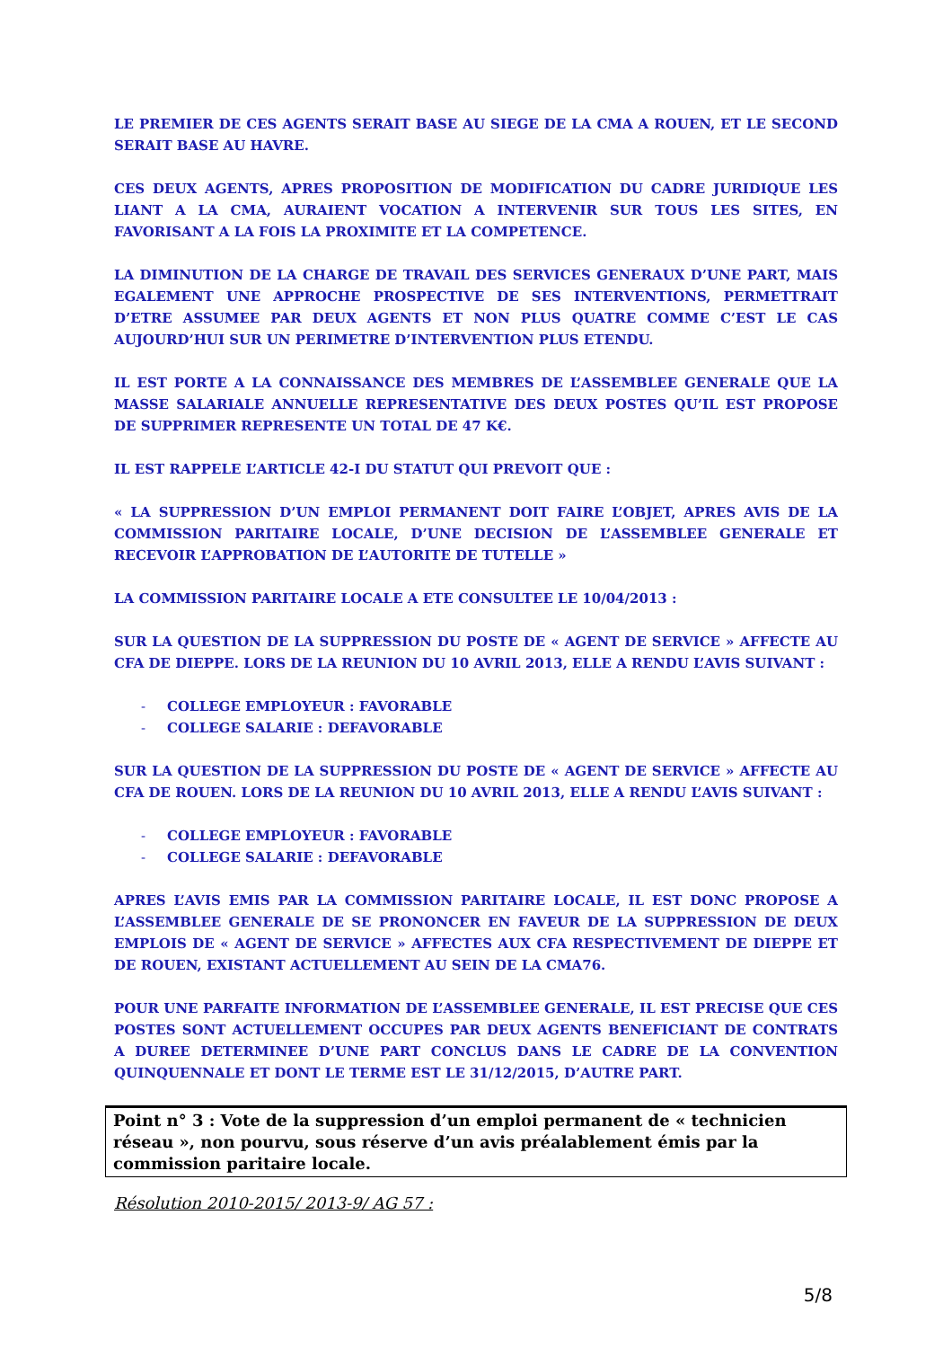LE PREMIER DE CES AGENTS SERAIT BASE AU SIEGE DE LA CMA A ROUEN, ET LE SECOND SERAIT BASE AU HAVRE.
CES DEUX AGENTS, APRES PROPOSITION DE MODIFICATION DU CADRE JURIDIQUE LES LIANT A LA CMA, AURAIENT VOCATION A INTERVENIR SUR TOUS LES SITES, EN FAVORISANT A LA FOIS LA PROXIMITE ET LA COMPETENCE.
LA DIMINUTION DE LA CHARGE DE TRAVAIL DES SERVICES GENERAUX D’UNE PART, MAIS EGALEMENT UNE APPROCHE PROSPECTIVE DE SES INTERVENTIONS, PERMETTRAIT D’ETRE ASSUMEE PAR DEUX AGENTS ET NON PLUS QUATRE COMME C’EST LE CAS AUJOURD’HUI SUR UN PERIMETRE D’INTERVENTION PLUS ETENDU.
IL EST PORTE A LA CONNAISSANCE DES MEMBRES DE L’ASSEMBLEE GENERALE QUE LA MASSE SALARIALE ANNUELLE REPRESENTATIVE DES DEUX POSTES QU’IL EST PROPOSE DE SUPPRIMER REPRESENTE UN TOTAL DE 47 K€.
IL EST RAPPELE L’ARTICLE 42-I DU STATUT QUI PREVOIT QUE :
« LA SUPPRESSION D’UN EMPLOI PERMANENT DOIT FAIRE L’OBJET, APRES AVIS DE LA COMMISSION PARITAIRE LOCALE, D’UNE DECISION DE L’ASSEMBLEE GENERALE ET RECEVOIR L’APPROBATION DE L’AUTORITE DE TUTELLE »
LA COMMISSION PARITAIRE LOCALE A ETE CONSULTEE LE 10/04/2013 :
SUR LA QUESTION DE LA SUPPRESSION DU POSTE DE « AGENT DE SERVICE » AFFECTE AU CFA DE DIEPPE. LORS DE LA REUNION DU 10 AVRIL 2013, ELLE A RENDU L’AVIS SUIVANT :
- COLLEGE EMPLOYEUR : FAVORABLE
- COLLEGE SALARIE : DEFAVORABLE
SUR LA QUESTION DE LA SUPPRESSION DU POSTE DE « AGENT DE SERVICE » AFFECTE AU CFA DE ROUEN. LORS DE LA REUNION DU 10 AVRIL 2013, ELLE A RENDU L’AVIS SUIVANT :
- COLLEGE EMPLOYEUR : FAVORABLE
- COLLEGE SALARIE : DEFAVORABLE
APRES L’AVIS EMIS PAR LA COMMISSION PARITAIRE LOCALE, IL EST DONC PROPOSE A L’ASSEMBLEE GENERALE DE SE PRONONCER EN FAVEUR DE LA SUPPRESSION DE DEUX EMPLOIS DE « AGENT DE SERVICE » AFFECTES AUX CFA RESPECTIVEMENT DE DIEPPE ET DE ROUEN, EXISTANT ACTUELLEMENT AU SEIN DE LA CMA76.
POUR UNE PARFAITE INFORMATION DE L’ASSEMBLEE GENERALE, IL EST PRECISE QUE CES POSTES SONT ACTUELLEMENT OCCUPES PAR DEUX AGENTS BENEFICIANT DE CONTRATS A DUREE DETERMINEE D’UNE PART CONCLUS DANS LE CADRE DE LA CONVENTION QUINQUENNALE ET DONT LE TERME EST LE 31/12/2015, D’AUTRE PART.
Point n° 3 : Vote de la suppression d’un emploi permanent de « technicien réseau », non pourvu, sous réserve d’un avis préalablement émis par la commission paritaire locale.
Résolution 2010-2015/ 2013-9/ AG 57 :
5/8